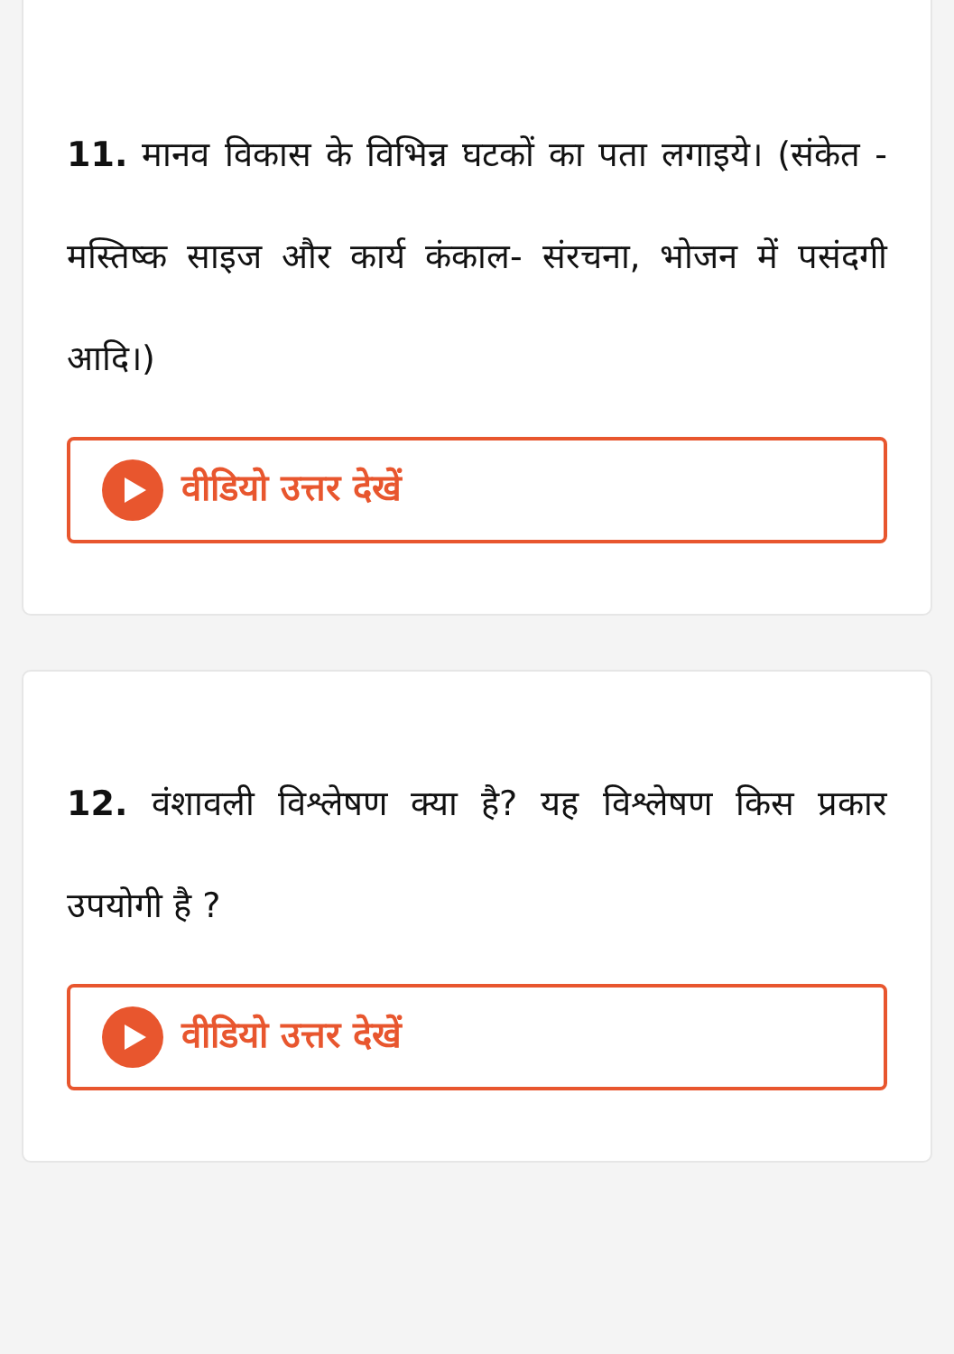11. मानव विकास के विभिन्न घटकों का पता लगाइये। (संकेत - मस्तिष्क साइज और कार्य कंकाल- संरचना, भोजन में पसंदगी आदि।)
वीडियो उत्तर देखें
12. वंशावली विश्लेषण क्या है? यह विश्लेषण किस प्रकार उपयोगी है ?
वीडियो उत्तर देखें